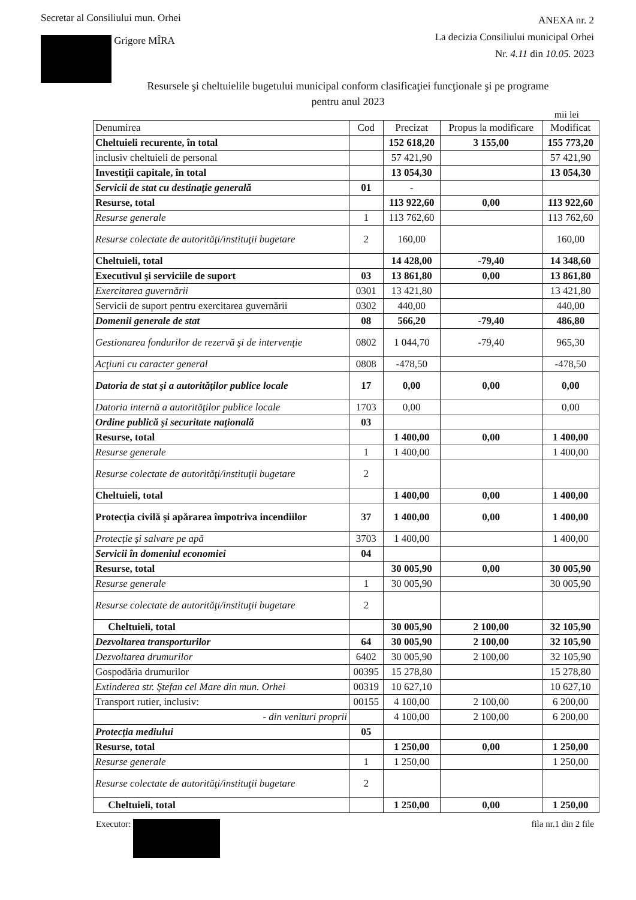Secretar al Consiliului mun. Orhei
Grigore MÎRA
ANEXA nr. 2
La decizia Consiliului municipal Orhei
Nr. 4.11 din 10.05. 2023
Resursele şi cheltuielile bugetului municipal conform clasificaţiei funcţionale şi pe programe
pentru anul 2023
mii lei
| Denumirea | Cod | Precizat | Propus la modificare | Modificat |
| --- | --- | --- | --- | --- |
| Cheltuieli recurente, în total | | 152 618,20 | 3 155,00 | 155 773,20 |
| inclusiv cheltuieli de personal | | 57 421,90 | | 57 421,90 |
| Investiţii capitale, în total | | 13 054,30 | | 13 054,30 |
| Servicii de stat cu destinaţie generală | 01 | - | | |
| Resurse, total | | 113 922,60 | 0,00 | 113 922,60 |
| Resurse generale | 1 | 113 762,60 | | 113 762,60 |
| Resurse colectate de autorităţi/instituţii bugetare | 2 | 160,00 | | 160,00 |
| Cheltuieli, total | | 14 428,00 | -79,40 | 14 348,60 |
| Executivul şi serviciile de suport | 03 | 13 861,80 | 0,00 | 13 861,80 |
| Exercitarea guvernării | 0301 | 13 421,80 | | 13 421,80 |
| Servicii de suport pentru exercitarea guvernării | 0302 | 440,00 | | 440,00 |
| Domenii generale de stat | 08 | 566,20 | -79,40 | 486,80 |
| Gestionarea fondurilor de rezervă şi de intervenţie | 0802 | 1 044,70 | -79,40 | 965,30 |
| Acţiuni cu caracter general | 0808 | -478,50 | | -478,50 |
| Datoria de stat şi a autorităţilor publice locale | 17 | 0,00 | 0,00 | 0,00 |
| Datoria internă a autorităţilor publice locale | 1703 | 0,00 | | 0,00 |
| Ordine publică şi securitate naţională | 03 | | | |
| Resurse, total | | 1 400,00 | 0,00 | 1 400,00 |
| Resurse generale | 1 | 1 400,00 | | 1 400,00 |
| Resurse colectate de autorităţi/instituţii bugetare | 2 | | | |
| Cheltuieli, total | | 1 400,00 | 0,00 | 1 400,00 |
| Protecția civilă și apărarea împotriva incendiilor | 37 | 1 400,00 | 0,00 | 1 400,00 |
| Protecție și salvare pe apă | 3703 | 1 400,00 | | 1 400,00 |
| Servicii în domeniul economiei | 04 | | | |
| Resurse, total | | 30 005,90 | 0,00 | 30 005,90 |
| Resurse generale | 1 | 30 005,90 | | 30 005,90 |
| Resurse colectate de autorităţi/instituţii bugetare | 2 | | | |
| Cheltuieli, total | | 30 005,90 | 2 100,00 | 32 105,90 |
| Dezvoltarea transporturilor | 64 | 30 005,90 | 2 100,00 | 32 105,90 |
| Dezvoltarea drumurilor | 6402 | 30 005,90 | 2 100,00 | 32 105,90 |
| Gospodăria drumurilor | 00395 | 15 278,80 | | 15 278,80 |
| Extinderea str. Ştefan cel Mare din mun. Orhei | 00319 | 10 627,10 | | 10 627,10 |
| Transport rutier, inclusiv: | 00155 | 4 100,00 | 2 100,00 | 6 200,00 |
| - din venituri proprii | | 4 100,00 | 2 100,00 | 6 200,00 |
| Protecţia mediului | 05 | | | |
| Resurse, total | | 1 250,00 | 0,00 | 1 250,00 |
| Resurse generale | 1 | 1 250,00 | | 1 250,00 |
| Resurse colectate de autorităţi/instituţii bugetare | 2 | | | |
| Cheltuieli, total | | 1 250,00 | 0,00 | 1 250,00 |
Executor: fila nr.1 din 2 file